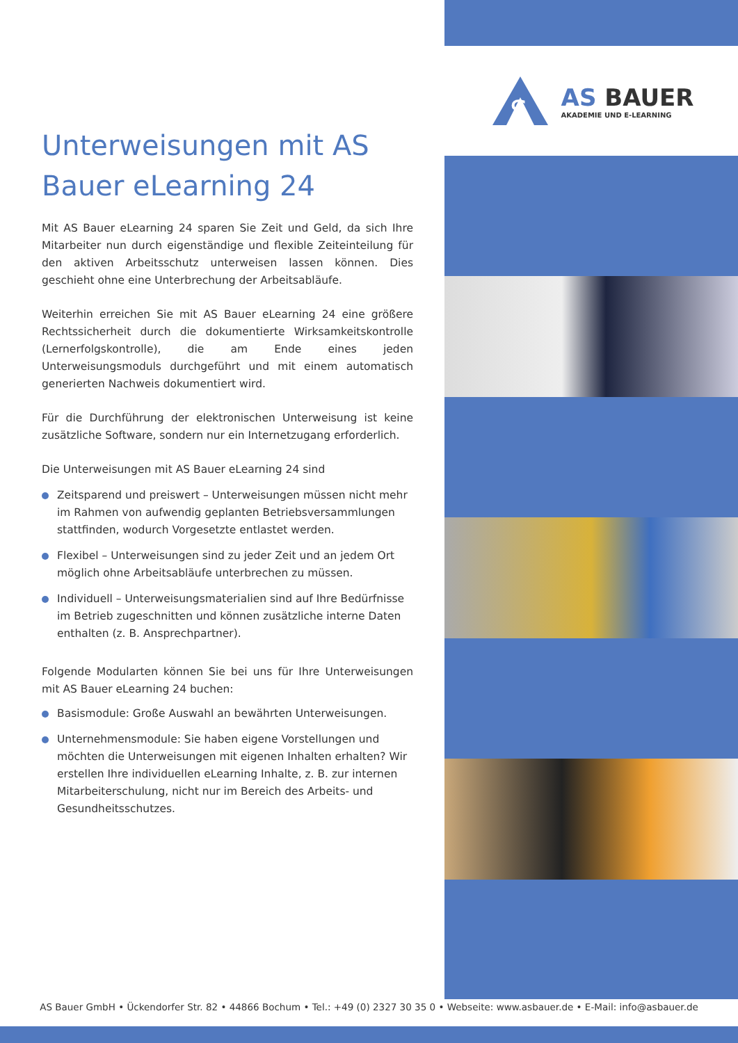S
AS BAUER
AKADEMIE UND E-LEARNING
Unterweisungen mit AS Bauer eLearning 24
Mit AS Bauer eLearning 24 sparen Sie Zeit und Geld, da sich Ihre Mitarbeiter nun durch eigenständige und flexible Zeiteinteilung für den aktiven Arbeitsschutz unterweisen lassen können. Dies geschieht ohne eine Unterbrechung der Arbeitsabläufe.
Weiterhin erreichen Sie mit AS Bauer eLearning 24 eine größere Rechtssicherheit durch die dokumentierte Wirksamkeitskontrolle (Lernerfolgskontrolle), die am Ende eines jeden Unterweisungsmoduls durchgeführt und mit einem automatisch generierten Nachweis dokumentiert wird.
Für die Durchführung der elektronischen Unterweisung ist keine zusätzliche Software, sondern nur ein Internetzugang erforderlich.
Die Unterweisungen mit AS Bauer eLearning 24 sind
Zeitsparend und preiswert – Unterweisungen müssen nicht mehr im Rahmen von aufwendig geplanten Betriebsversammlungen stattfinden, wodurch Vorgesetzte entlastet werden.
Flexibel – Unterweisungen sind zu jeder Zeit und an jedem Ort möglich ohne Arbeitsabläufe unterbrechen zu müssen.
Individuell – Unterweisungsmaterialien sind auf Ihre Bedürfnisse im Betrieb zugeschnitten und können zusätzliche interne Daten enthalten (z. B. Ansprechpartner).
Folgende Modularten können Sie bei uns für Ihre Unterweisungen mit AS Bauer eLearning 24 buchen:
Basismodule: Große Auswahl an bewährten Unterweisungen.
Unternehmensmodule: Sie haben eigene Vorstellungen und möchten die Unterweisungen mit eigenen Inhalten erhalten? Wir erstellen Ihre individuellen eLearning Inhalte, z. B. zur internen Mitarbeiterschulung, nicht nur im Bereich des Arbeits- und Gesundheitsschutzes.
AS Bauer GmbH • Ückendorfer Str. 82 • 44866 Bochum • Tel.: +49 (0) 2327 30 35 0 • Webseite: www.asbauer.de • E-Mail: info@asbauer.de